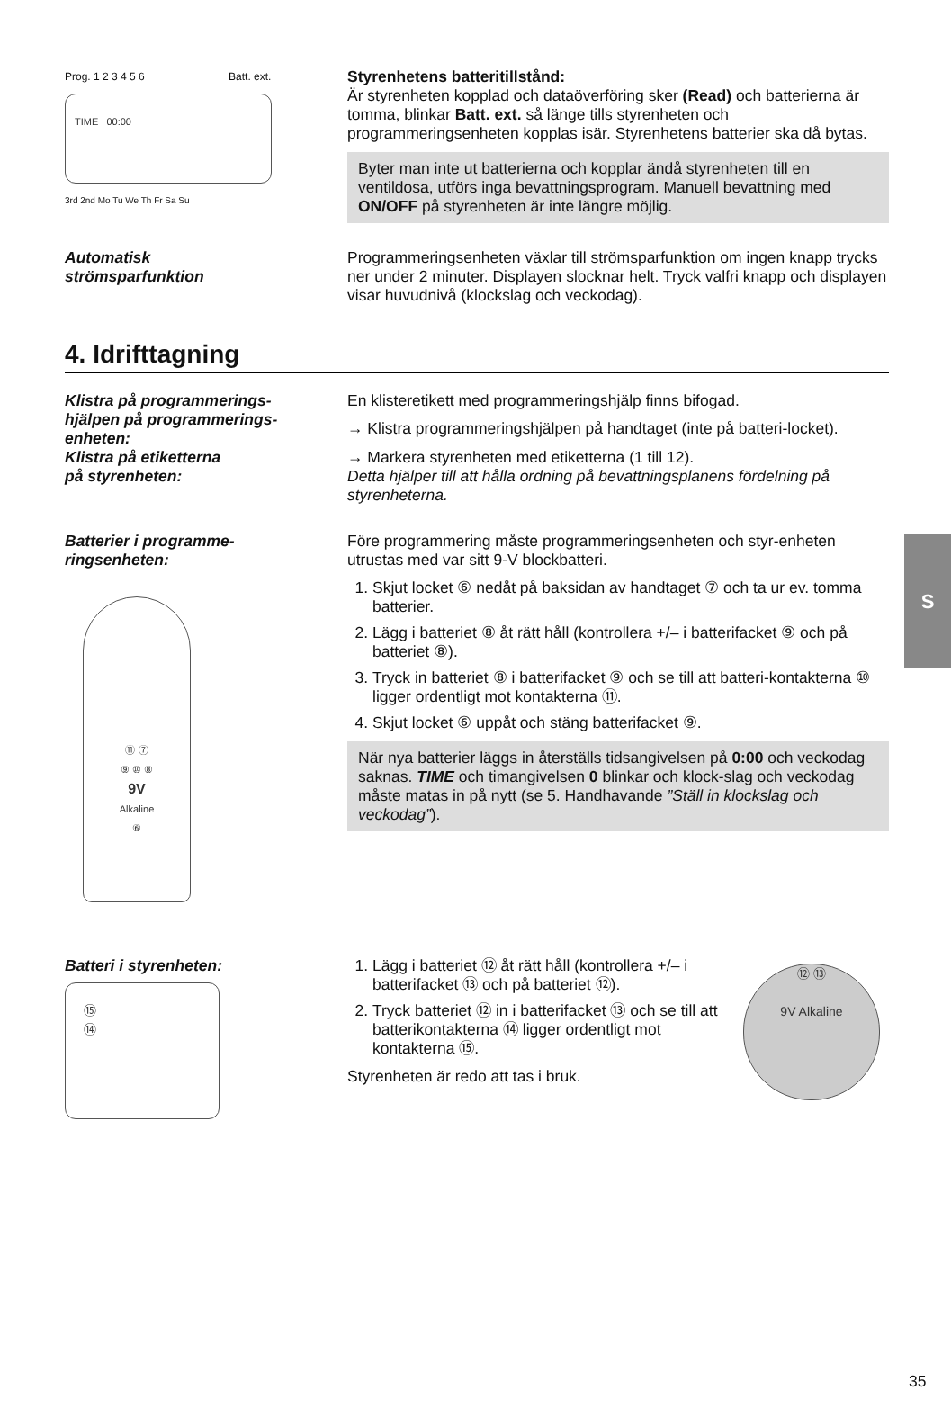Prog. 1 2 3 4 5 6 Batt. ext.
TIME 00:00
3rd 2nd Mo Tu We Th Fr Sa Su
Styrenhetens batteritillstånd:
Är styrenheten kopplad och dataöverföring sker (Read) och batterierna är tomma, blinkar Batt. ext. så länge tills styrenheten och programmeringsenheten kopplas isär. Styrenhetens batterier ska då bytas.
Byter man inte ut batterierna och kopplar ändå styrenheten till en ventildosa, utförs inga bevattningsprogram. Manuell bevattning med ON/OFF på styrenheten är inte längre möjlig.
Automatisk
strömsparfunktion
Programmeringsenheten växlar till strömsparfunktion om ingen knapp trycks ner under 2 minuter. Displayen slocknar helt. Tryck valfri knapp och displayen visar huvudnivå (klockslag och veckodag).
4. Idrifttagning
Klistra på programmerings-
hjälpen på programmerings-
enheten:
En klisteretikett med programmeringshjälp finns bifogad.
→ Klistra programmeringshjälpen på handtaget (inte på batteri-locket).
Klistra på etiketterna
på styrenheten:
→ Markera styrenheten med etiketterna (1 till 12).
Detta hjälper till att hålla ordning på bevattningsplanens fördelning på styrenheterna.
Batterier i programme-
ringsenheten:
⑪ ⑦
⑨ ⑩ ⑧
9V
Alkaline
⑥
Före programmering måste programmeringsenheten och styr-enheten utrustas med var sitt 9-V blockbatteri.
1. Skjut locket ⑥ nedåt på baksidan av handtaget ⑦ och ta ur ev. tomma batterier.
2. Lägg i batteriet ⑧ åt rätt håll (kontrollera +/– i batterifacket ⑨ och på batteriet ⑧).
3. Tryck in batteriet ⑧ i batterifacket ⑨ och se till att batteri-kontakterna ⑩ ligger ordentligt mot kontakterna ⑪.
4. Skjut locket ⑥ uppåt och stäng batterifacket ⑨.
När nya batterier läggs in återställs tidsangivelsen på 0:00 och veckodag saknas. TIME och timangivelsen 0 blinkar och klock-slag och veckodag måste matas in på nytt (se 5. Handhavande ”Ställ in klockslag och veckodag”).
Batteri i styrenheten:
⑮
⑭
1. Lägg i batteriet ⑫ åt rätt håll (kontrollera +/– i batterifacket ⑬ och på batteriet ⑫).
2. Tryck batteriet ⑫ in i batterifacket ⑬ och se till att batterikontakterna ⑭ ligger ordentligt mot kontakterna ⑮.
Styrenheten är redo att tas i bruk.
⑫ ⑬
9V Alkaline
S
35